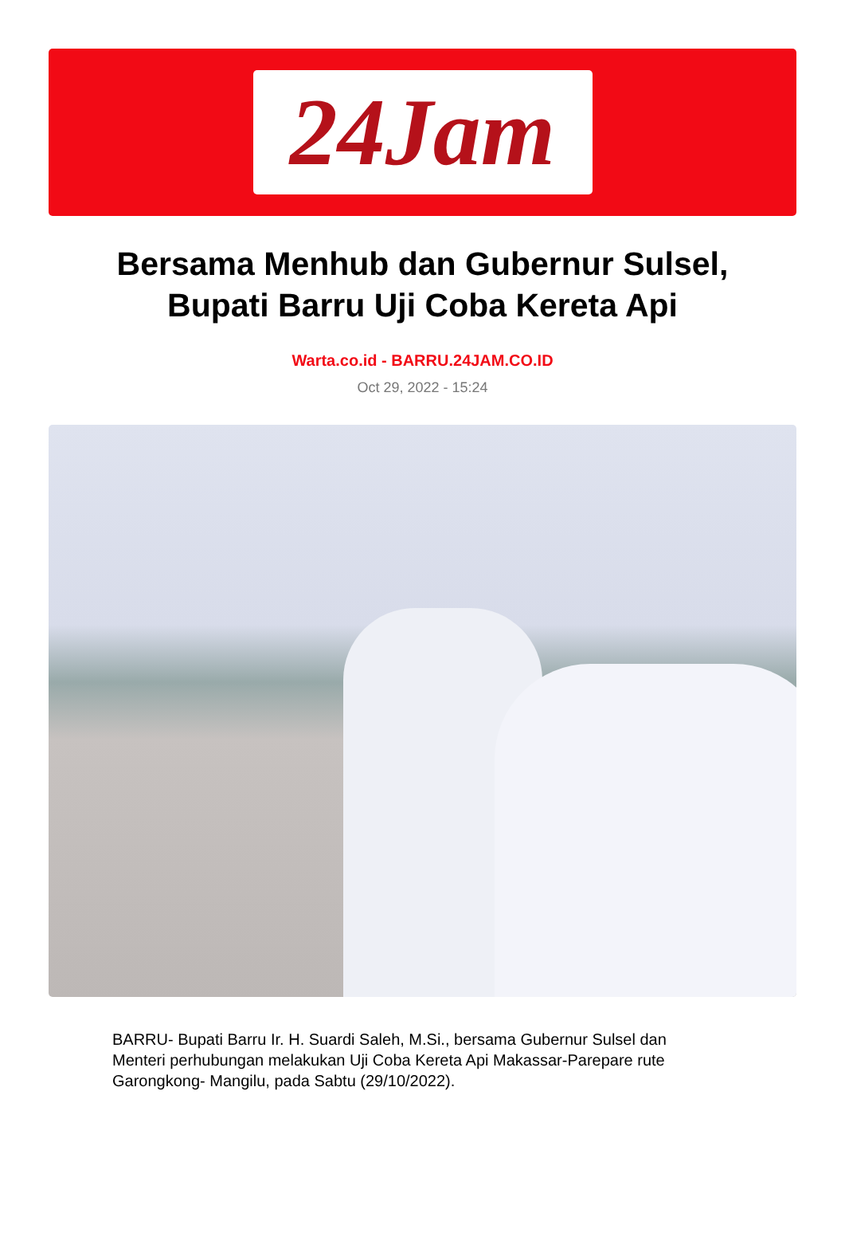24Jam
Bersama Menhub dan Gubernur Sulsel, Bupati Barru Uji Coba Kereta Api
Warta.co.id - BARRU.24JAM.CO.ID
Oct 29, 2022 - 15:24
BARRU- Bupati Barru Ir. H. Suardi Saleh, M.Si., bersama Gubernur Sulsel dan Menteri perhubungan melakukan Uji Coba Kereta Api Makassar-Parepare rute Garongkong- Mangilu, pada Sabtu (29/10/2022).